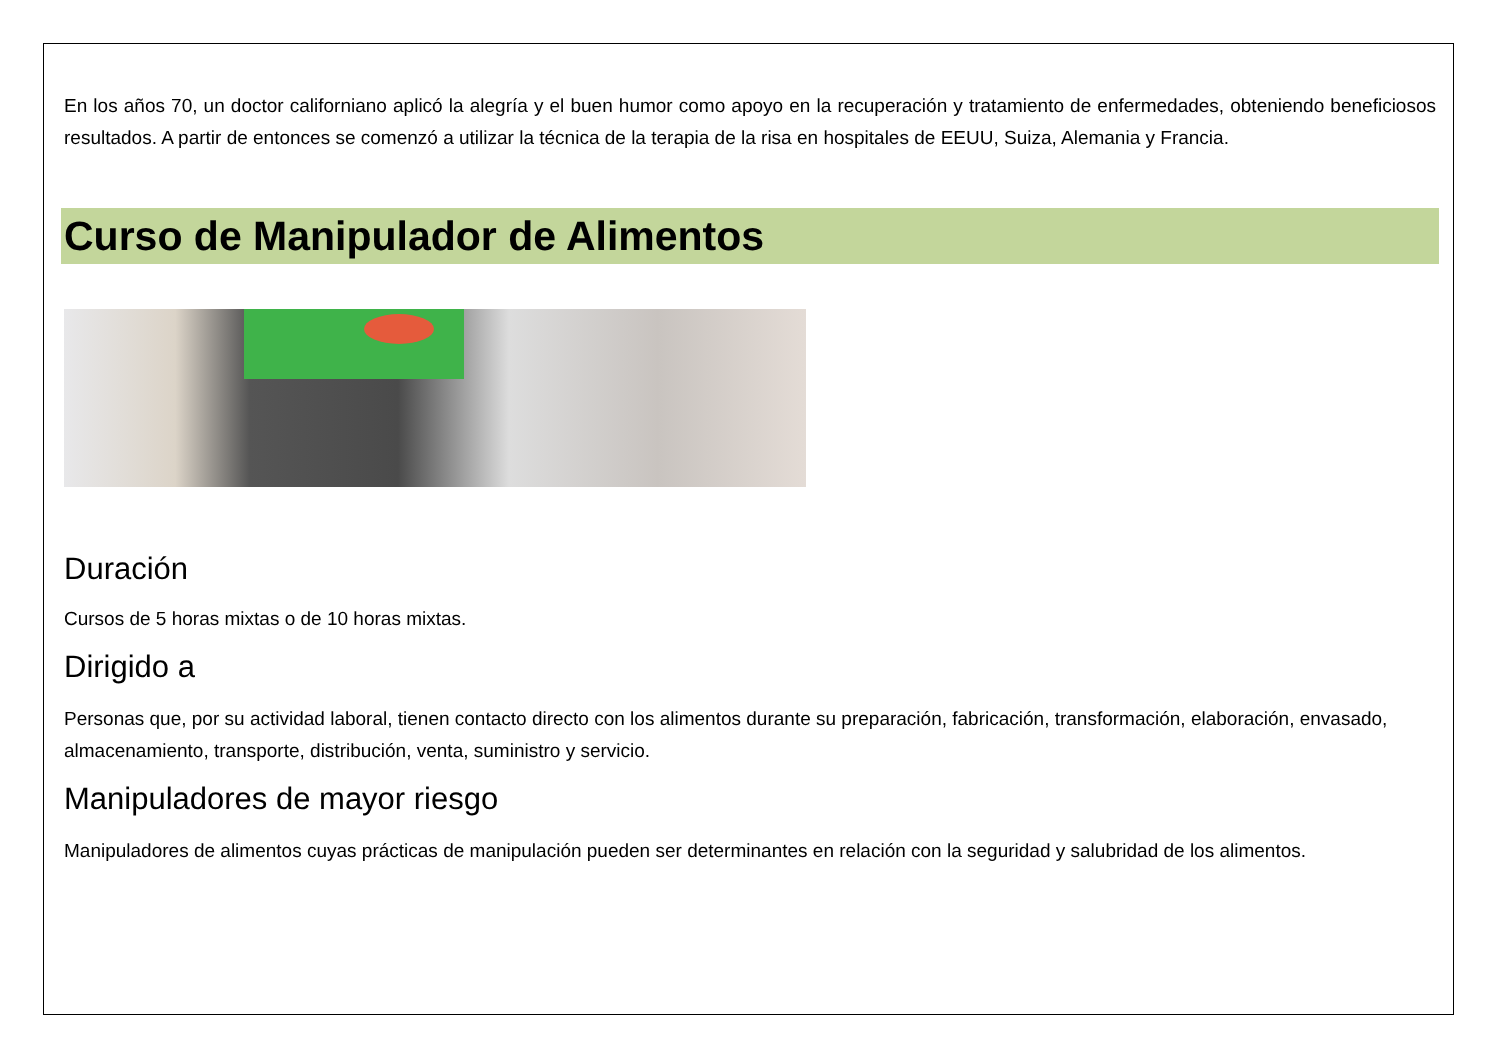En los años 70, un doctor californiano aplicó la alegría y el buen humor como apoyo en la recuperación y tratamiento de enfermedades, obteniendo beneficiosos resultados. A partir de entonces se comenzó a utilizar la técnica de la terapia de la risa en hospitales de EEUU, Suiza, Alemania y Francia.
Curso de Manipulador de Alimentos
Duración
Cursos de 5 horas mixtas o de 10 horas mixtas.
Dirigido a
Personas que, por su actividad laboral, tienen contacto directo con los alimentos durante su preparación, fabricación, transformación, elaboración, envasado, almacenamiento, transporte, distribución, venta, suministro y servicio.
Manipuladores de mayor riesgo
Manipuladores de alimentos cuyas prácticas de manipulación pueden ser determinantes en relación con la seguridad y salubridad de los alimentos.